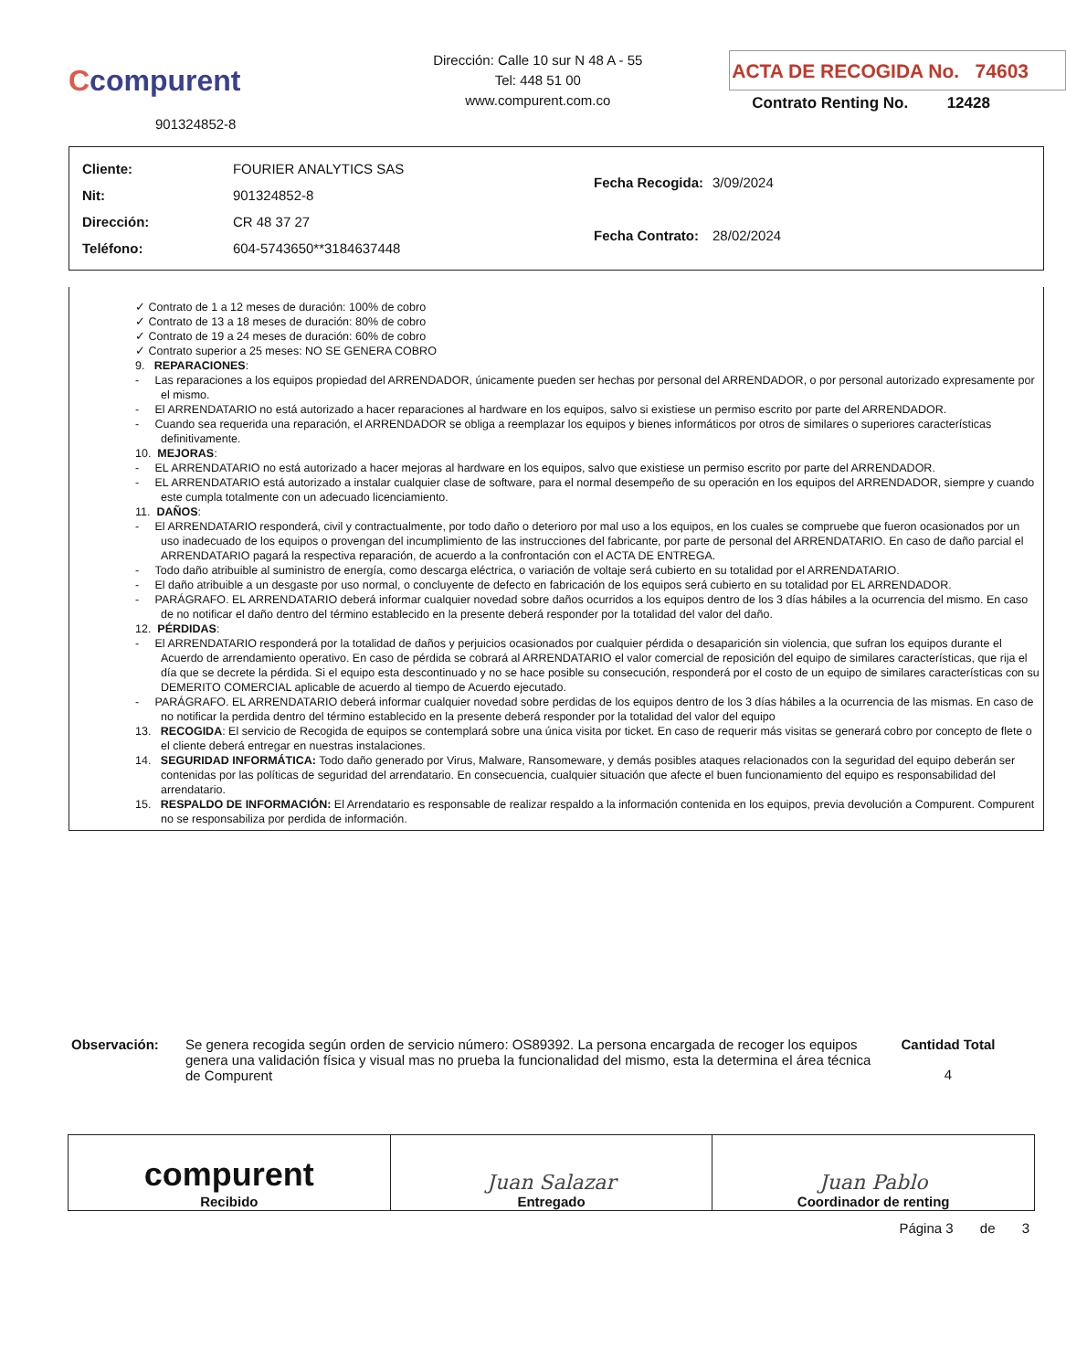Ccompurent
901324852-8
Dirección: Calle 10 sur N 48 A - 55
Tel: 448 51 00
www.compurent.com.co
ACTA DE RECOGIDA No. 74603
Contrato Renting No. 12428
| Cliente: | FOURIER ANALYTICS SAS |
| Nit: | 901324852-8 |
| Dirección: | CR 48 37 27 |
| Teléfono: | 604-5743650**3184637448 |
| Fecha Recogida: | 3/09/2024 |
| Fecha Contrato: | 28/02/2024 |
✓ Contrato de 1 a 12 meses de duración: 100% de cobro
✓ Contrato de 13 a 18 meses de duración: 80% de cobro
✓ Contrato de 19 a 24 meses de duración: 60% de cobro
✓ Contrato superior a 25 meses: NO SE GENERA COBRO
9. REPARACIONES:
- Las reparaciones a los equipos propiedad del ARRENDADOR, únicamente pueden ser hechas por personal del ARRENDADOR, o por personal autorizado expresamente por el mismo.
- El ARRENDATARIO no está autorizado a hacer reparaciones al hardware en los equipos, salvo si existiese un permiso escrito por parte del ARRENDADOR.
- Cuando sea requerida una reparación, el ARRENDADOR se obliga a reemplazar los equipos y bienes informáticos por otros de similares o superiores características definitivamente.
10. MEJORAS:
- EL ARRENDATARIO no está autorizado a hacer mejoras al hardware en los equipos, salvo que existiese un permiso escrito por parte del ARRENDADOR.
- EL ARRENDATARIO está autorizado a instalar cualquier clase de software, para el normal desempeño de su operación en los equipos del ARRENDADOR, siempre y cuando este cumpla totalmente con un adecuado licenciamiento.
11. DAÑOS:
- El ARRENDATARIO responderá, civil y contractualmente, por todo daño o deterioro por mal uso a los equipos, en los cuales se compruebe que fueron ocasionados por un uso inadecuado de los equipos o provengan del incumplimiento de las instrucciones del fabricante, por parte de personal del ARRENDATARIO. En caso de daño parcial el ARRENDATARIO pagará la respectiva reparación, de acuerdo a la confrontación con el ACTA DE ENTREGA.
- Todo daño atribuible al suministro de energía, como descarga eléctrica, o variación de voltaje será cubierto en su totalidad por el ARRENDATARIO.
- El daño atribuible a un desgaste por uso normal, o concluyente de defecto en fabricación de los equipos será cubierto en su totalidad por EL ARRENDADOR.
- PARÁGRAFO. EL ARRENDATARIO deberá informar cualquier novedad sobre daños ocurridos a los equipos dentro de los 3 días hábiles a la ocurrencia del mismo. En caso de no notificar el daño dentro del término establecido en la presente deberá responder por la totalidad del valor del daño.
12. PÉRDIDAS:
- El ARRENDATARIO responderá por la totalidad de daños y perjuicios ocasionados por cualquier pérdida o desaparición sin violencia, que sufran los equipos durante el Acuerdo de arrendamiento operativo. En caso de pérdida se cobrará al ARRENDATARIO el valor comercial de reposición del equipo de similares características, que rija el día que se decrete la pérdida. Si el equipo esta descontinuado y no se hace posible su consecución, responderá por el costo de un equipo de similares características con su DEMERITO COMERCIAL aplicable de acuerdo al tiempo de Acuerdo ejecutado.
- PARÁGRAFO. EL ARRENDATARIO deberá informar cualquier novedad sobre perdidas de los equipos dentro de los 3 días hábiles a la ocurrencia de las mismas. En caso de no notificar la perdida dentro del término establecido en la presente deberá responder por la totalidad del valor del equipo
13. RECOGIDA: El servicio de Recogida de equipos se contemplará sobre una única visita por ticket. En caso de requerir más visitas se generará cobro por concepto de flete o el cliente deberá entregar en nuestras instalaciones.
14. SEGURIDAD INFORMÁTICA: Todo daño generado por Virus, Malware, Ransomeware, y demás posibles ataques relacionados con la seguridad del equipo deberán ser contenidas por las políticas de seguridad del arrendatario. En consecuencia, cualquier situación que afecte el buen funcionamiento del equipo es responsabilidad del arrendatario.
15. RESPALDO DE INFORMACIÓN: El Arrendatario es responsable de realizar respaldo a la información contenida en los equipos, previa devolución a Compurent. Compurent no se responsabiliza por perdida de información.
Observación: Se genera recogida según orden de servicio número: OS89392. La persona encargada de recoger los equipos genera una validación física y visual mas no prueba la funcionalidad del mismo, esta la determina el área técnica de Compurent
Cantidad Total
4
| compurent Recibido | Juan Salazar Entregado | Juan Pablo Coordinador de renting |
Página 3 de 3